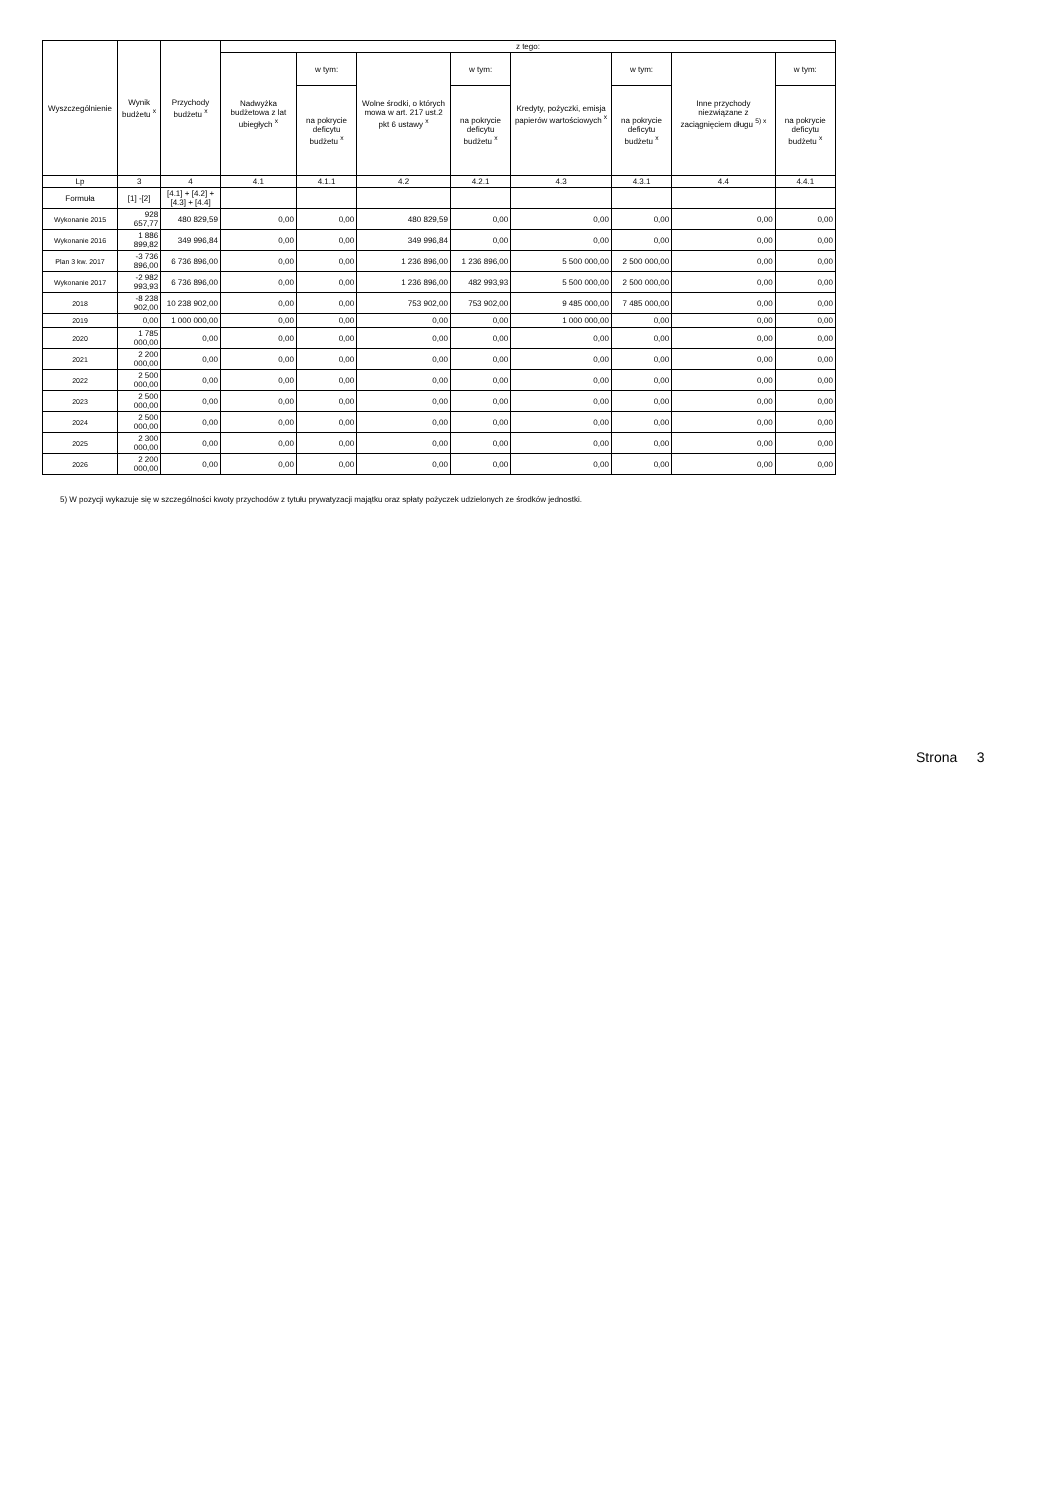| Wyszczególnienie | Wynik budżetu <sup>x</sup> | Przychody budżetu <sup>x</sup> | z tego: | | | | | | | |
| --- | --- | --- | --- | --- | --- | --- | --- | --- | --- | --- |
| | | | Nadwyżka budżetowa z lat ubiegłych <sup>x</sup> | w tym: | Wolne środki, o których mowa w art. 217 ust.2 pkt 6 ustawy <sup>x</sup> | w tym: | Kredyty, pożyczki, emisja papierów wartościowych <sup>x</sup> | w tym: | Inne przychody niezwiązane z zaciągnięciem długu <sup>5) x</sup> | w tym: |
| | | | | na pokrycie deficytu budżetu <sup>x</sup> | | na pokrycie deficytu budżetu <sup>x</sup> | | na pokrycie deficytu budżetu <sup>x</sup> | | na pokrycie deficytu budżetu <sup>x</sup> |
| Lp | 3 | 4 | 4.1 | 4.1.1 | 4.2 | 4.2.1 | 4.3 | 4.3.1 | 4.4 | 4.4.1 |
| Formuła | [1] -[2] | [4.1] + [4.2] + [4.3] + [4.4] | | | | | | | | |
| Wykonanie 2015 | 928 657,77 | 480 829,59 | 0,00 | 0,00 | 480 829,59 | 0,00 | 0,00 | 0,00 | 0,00 | 0,00 |
| Wykonanie 2016 | 1 886 899,82 | 349 996,84 | 0,00 | 0,00 | 349 996,84 | 0,00 | 0,00 | 0,00 | 0,00 | 0,00 |
| Plan 3 kw. 2017 | -3 736 896,00 | 6 736 896,00 | 0,00 | 0,00 | 1 236 896,00 | 1 236 896,00 | 5 500 000,00 | 2 500 000,00 | 0,00 | 0,00 |
| Wykonanie 2017 | -2 982 993,93 | 6 736 896,00 | 0,00 | 0,00 | 1 236 896,00 | 482 993,93 | 5 500 000,00 | 2 500 000,00 | 0,00 | 0,00 |
| 2018 | -8 238 902,00 | 10 238 902,00 | 0,00 | 0,00 | 753 902,00 | 753 902,00 | 9 485 000,00 | 7 485 000,00 | 0,00 | 0,00 |
| 2019 | 0,00 | 1 000 000,00 | 0,00 | 0,00 | 0,00 | 0,00 | 1 000 000,00 | 0,00 | 0,00 | 0,00 |
| 2020 | 1 785 000,00 | 0,00 | 0,00 | 0,00 | 0,00 | 0,00 | 0,00 | 0,00 | 0,00 | 0,00 |
| 2021 | 2 200 000,00 | 0,00 | 0,00 | 0,00 | 0,00 | 0,00 | 0,00 | 0,00 | 0,00 | 0,00 |
| 2022 | 2 500 000,00 | 0,00 | 0,00 | 0,00 | 0,00 | 0,00 | 0,00 | 0,00 | 0,00 | 0,00 |
| 2023 | 2 500 000,00 | 0,00 | 0,00 | 0,00 | 0,00 | 0,00 | 0,00 | 0,00 | 0,00 | 0,00 |
| 2024 | 2 500 000,00 | 0,00 | 0,00 | 0,00 | 0,00 | 0,00 | 0,00 | 0,00 | 0,00 | 0,00 |
| 2025 | 2 300 000,00 | 0,00 | 0,00 | 0,00 | 0,00 | 0,00 | 0,00 | 0,00 | 0,00 | 0,00 |
| 2026 | 2 200 000,00 | 0,00 | 0,00 | 0,00 | 0,00 | 0,00 | 0,00 | 0,00 | 0,00 | 0,00 |
5) W pozycji wykazuje się w szczególności kwoty przychodów z tytułu prywatyzacji majątku oraz spłaty pożyczek udzielonych ze środków jednostki.
Strona 3